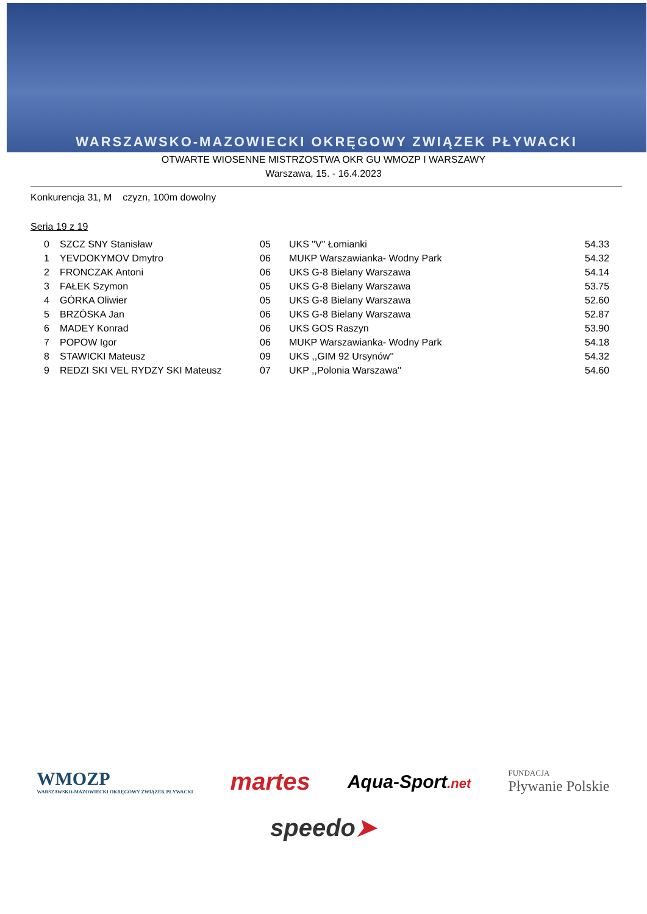WARSZAWSKO-MAZOWIECKI OKRĘGOWY ZWIĄZEK PŁYWACKI
OTWARTE WIOSENNE MISTRZOSTWA OKR GU WMOZP I WARSZAWY
Warszawa, 15. - 16.4.2023
Konkurencja 31, M czyzn, 100m dowolny
Seria 19 z 19
| 0 | SZCZ SNY Stanisław | 05 | UKS "V" Łomianki | 54.33 |
| 1 | YEVDOKYMOV Dmytro | 06 | MUKP Warszawianka- Wodny Park | 54.32 |
| 2 | FRONCZAK Antoni | 06 | UKS G-8 Bielany Warszawa | 54.14 |
| 3 | FAŁEK Szymon | 05 | UKS G-8 Bielany Warszawa | 53.75 |
| 4 | GÓRKA Oliwier | 05 | UKS G-8 Bielany Warszawa | 52.60 |
| 5 | BRZÓSKA Jan | 06 | UKS G-8 Bielany Warszawa | 52.87 |
| 6 | MADEY Konrad | 06 | UKS GOS Raszyn | 53.90 |
| 7 | POPOW Igor | 06 | MUKP Warszawianka- Wodny Park | 54.18 |
| 8 | STAWICKI Mateusz | 09 | UKS ,,GIM 92 Ursynów'' | 54.32 |
| 9 | REDZI SKI VEL RYDZY SKI Mateusz | 07 | UKP ,,Polonia Warszawa'' | 54.60 |
WMOZP
WARSZAWSKO-MAZOWIECKI OKRĘGOWY ZWIĄZEK PŁYWACKI
martes
Aqua-Sport.net
FUNDACJA
Pływanie Polskie
speedo➤